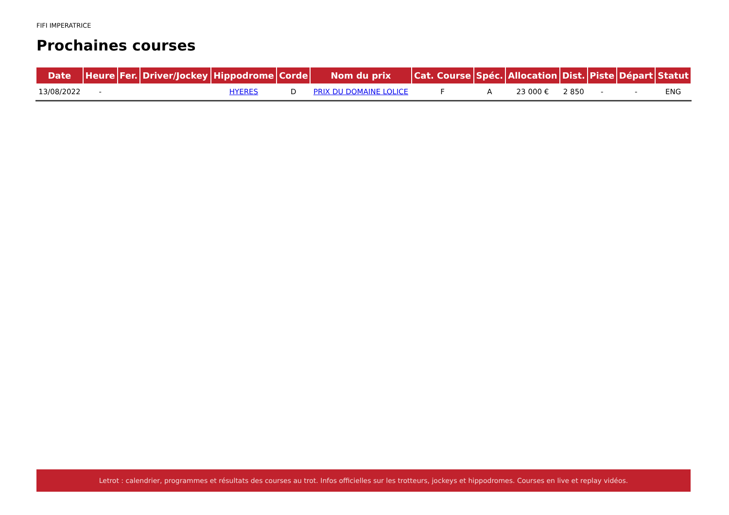FIFI IMPERATRICE
Prochaines courses
| Date | Heure | Fer. | Driver/Jockey | Hippodrome | Corde | Nom du prix | Cat. Course | Spéc. | Allocation | Dist. | Piste | Départ | Statut |
| --- | --- | --- | --- | --- | --- | --- | --- | --- | --- | --- | --- | --- | --- |
| 13/08/2022 | - | | | HYERES | D | PRIX DU DOMAINE LOLICE | F | A | 23 000 € | 2 850 | - | - | ENG |
Letrot : calendrier, programmes et résultats des courses au trot. Infos officielles sur les trotteurs, jockeys et hippodromes. Courses en live et replay vidéos.